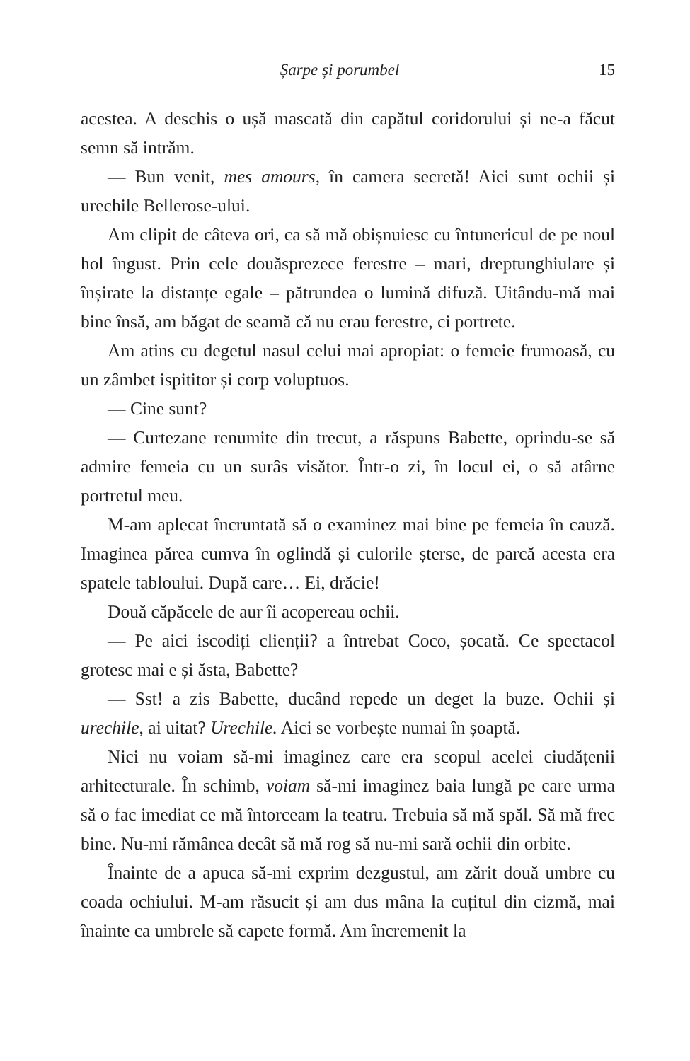Șarpe și porumbel 15
acestea. A deschis o ușă mascată din capătul coridorului și ne-a făcut semn să intrăm.
— Bun venit, mes amours, în camera secretă! Aici sunt ochii și urechile Bellerose-ului.
Am clipit de câteva ori, ca să mă obișnuiesc cu întunericul de pe noul hol îngust. Prin cele douăsprezece ferestre – mari, dreptunghiulare și înșirate la distanțe egale – pătrundea o lumină difuză. Uitându-mă mai bine însă, am băgat de seamă că nu erau ferestre, ci portrete.
Am atins cu degetul nasul celui mai apropiat: o femeie frumoasă, cu un zâmbet ispititor și corp voluptuos.
— Cine sunt?
— Curtezane renumite din trecut, a răspuns Babette, oprindu-se să admire femeia cu un surâs visător. Într-o zi, în locul ei, o să atârne portretul meu.
M-am aplecat încruntată să o examinez mai bine pe femeia în cauză. Imaginea părea cumva în oglindă și culorile șterse, de parcă acesta era spatele tabloului. După care… Ei, drăcie!
Două căpăcele de aur îi acopereau ochii.
— Pe aici iscodiți clienții? a întrebat Coco, șocată. Ce spectacol grotesc mai e și ăsta, Babette?
— Sst! a zis Babette, ducând repede un deget la buze. Ochii și urechile, ai uitat? Urechile. Aici se vorbește numai în șoaptă.
Nici nu voiam să-mi imaginez care era scopul acelei ciudățenii arhitecturale. În schimb, voiam să-mi imaginez baia lungă pe care urma să o fac imediat ce mă întorceam la teatru. Trebuia să mă spăl. Să mă frec bine. Nu-mi rămânea decât să mă rog să nu-mi sară ochii din orbite.
Înainte de a apuca să-mi exprim dezgustul, am zărit două umbre cu coada ochiului. M-am răsucit și am dus mâna la cuțitul din cizmă, mai înainte ca umbrele să capete formă. Am încremenit la